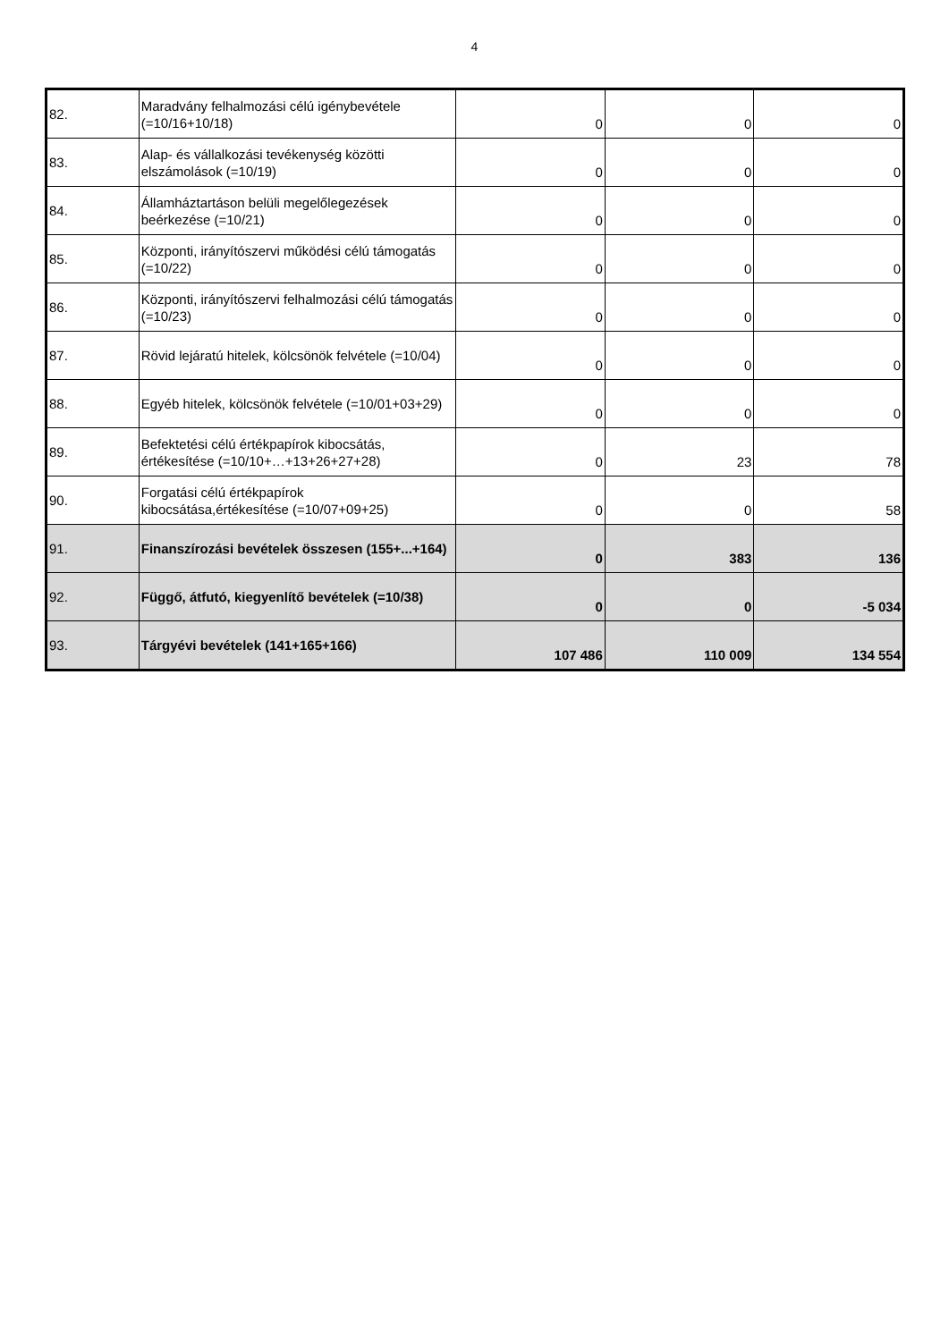4
| 82. | Maradvány felhalmozási célú igénybevétele (=10/16+10/18) | 0 | 0 | 0 |
| 83. | Alap- és vállalkozási tevékenység közötti elszámolások (=10/19) | 0 | 0 | 0 |
| 84. | Államháztartáson belüli megelőlegezések beérkezése (=10/21) | 0 | 0 | 0 |
| 85. | Központi, irányítószervi működési célú támogatás (=10/22) | 0 | 0 | 0 |
| 86. | Központi, irányítószervi felhalmozási célú támogatás (=10/23) | 0 | 0 | 0 |
| 87. | Rövid lejáratú hitelek, kölcsönök felvétele (=10/04) | 0 | 0 | 0 |
| 88. | Egyéb hitelek, kölcsönök felvétele (=10/01+03+29) | 0 | 0 | 0 |
| 89. | Befektetési célú értékpapírok kibocsátás, értékesítése (=10/10+…+13+26+27+28) | 0 | 23 | 78 |
| 90. | Forgatási célú értékpapírok kibocsátása,értékesítése (=10/07+09+25) | 0 | 0 | 58 |
| 91. | Finanszírozási bevételek összesen (155+...+164) | 0 | 383 | 136 |
| 92. | Függő, átfutó, kiegyenlítő bevételek (=10/38) | 0 | 0 | -5 034 |
| 93. | Tárgyévi bevételek (141+165+166) | 107 486 | 110 009 | 134 554 |